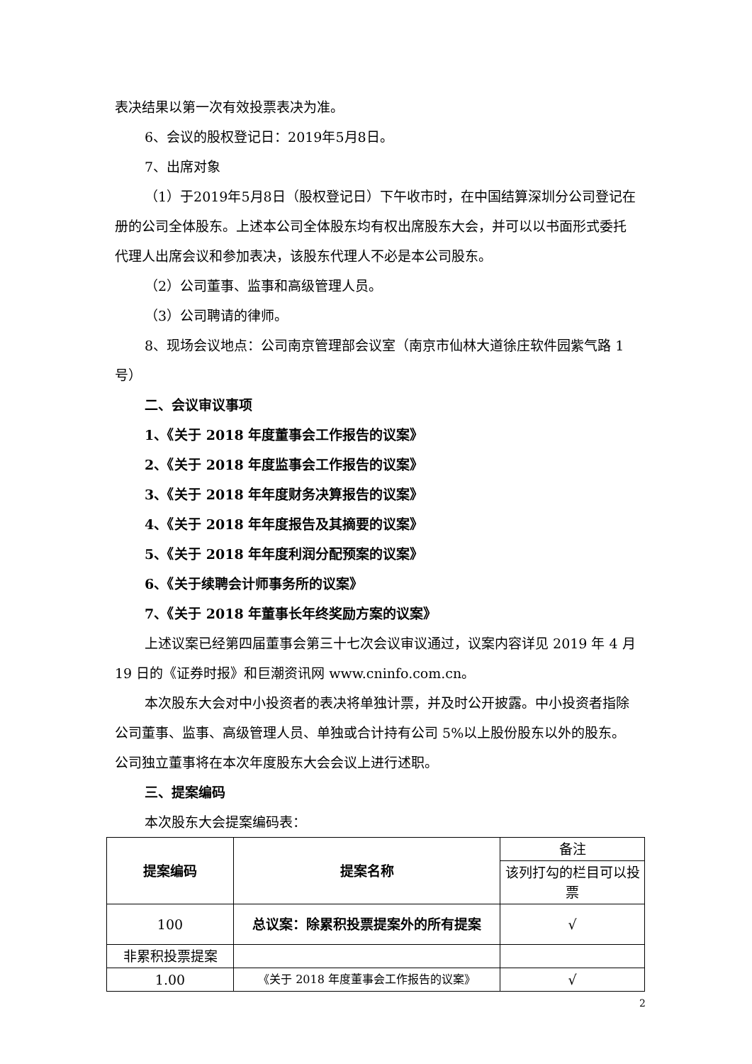表决结果以第一次有效投票表决为准。
6、会议的股权登记日：2019年5月8日。
7、出席对象
（1）于2019年5月8日（股权登记日）下午收市时，在中国结算深圳分公司登记在册的公司全体股东。上述本公司全体股东均有权出席股东大会，并可以以书面形式委托代理人出席会议和参加表决，该股东代理人不必是本公司股东。
（2）公司董事、监事和高级管理人员。
（3）公司聘请的律师。
8、现场会议地点：公司南京管理部会议室（南京市仙林大道徐庄软件园紫气路 1 号）
二、会议审议事项
1、《关于 2018 年度董事会工作报告的议案》
2、《关于 2018 年度监事会工作报告的议案》
3、《关于 2018 年年度财务决算报告的议案》
4、《关于 2018 年年度报告及其摘要的议案》
5、《关于 2018 年年度利润分配预案的议案》
6、《关于续聘会计师事务所的议案》
7、《关于 2018 年董事长年终奖励方案的议案》
上述议案已经第四届董事会第三十七次会议审议通过，议案内容详见 2019 年 4 月 19 日的《证券时报》和巨潮资讯网 www.cninfo.com.cn。
本次股东大会对中小投资者的表决将单独计票，并及时公开披露。中小投资者指除公司董事、监事、高级管理人员、单独或合计持有公司 5%以上股份股东以外的股东。公司独立董事将在本次年度股东大会会议上进行述职。
三、提案编码
本次股东大会提案编码表：
| 提案编码 | 提案名称 | 备注 |
| | | 该列打勾的栏目可以投票 |
| 100 | 总议案：除累积投票提案外的所有提案 | √ |
| 非累积投票提案 | | |
| 1.00 | 《关于 2018 年度董事会工作报告的议案》 | √ |
2